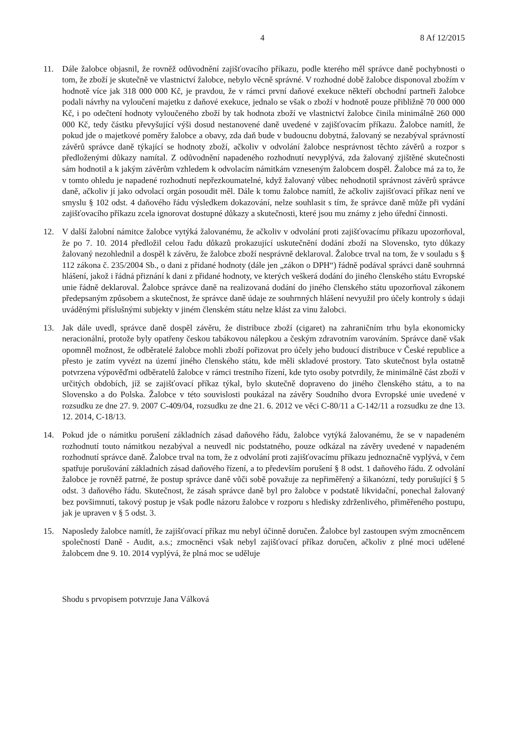4 8 Af 12/2015
11. Dále žalobce objasnil, že rovněž odůvodnění zajišťovacího příkazu, podle kterého měl správce daně pochybnosti o tom, že zboží je skutečně ve vlastnictví žalobce, nebylo věcně správné. V rozhodné době žalobce disponoval zbožím v hodnotě více jak 318 000 000 Kč, je pravdou, že v rámci první daňové exekuce někteří obchodní partneři žalobce podali návrhy na vyloučení majetku z daňové exekuce, jednalo se však o zboží v hodnotě pouze přibližně 70 000 000 Kč, i po odečtení hodnoty vyloučeného zboží by tak hodnota zboží ve vlastnictví žalobce činila minimálně 260 000 000 Kč, tedy částku převyšující výši dosud nestanovené daně uvedené v zajišťovacím příkazu. Žalobce namítl, že pokud jde o majetkové poměry žalobce a obavy, zda daň bude v budoucnu dobytná, žalovaný se nezabýval správností závěrů správce daně týkající se hodnoty zboží, ačkoliv v odvolání žalobce nesprávnost těchto závěrů a rozpor s předloženými důkazy namítal. Z odůvodnění napadeného rozhodnutí nevyplývá, zda žalovaný zjištěné skutečnosti sám hodnotil a k jakým závěrům vzhledem k odvolacím námitkám vzneseným žalobcem dospěl. Žalobce má za to, že v tomto ohledu je napadené rozhodnutí nepřezkoumatelné, když žalovaný vůbec nehodnotil správnost závěrů správce daně, ačkoliv jí jako odvolací orgán posoudit měl. Dále k tomu žalobce namítl, že ačkoliv zajišťovací příkaz není ve smyslu § 102 odst. 4 daňového řádu výsledkem dokazování, nelze souhlasit s tím, že správce daně může při vydání zajišťovacího příkazu zcela ignorovat dostupné důkazy a skutečnosti, které jsou mu známy z jeho úřední činnosti.
12. V další žalobní námitce žalobce vytýká žalovanému, že ačkoliv v odvolání proti zajišťovacímu příkazu upozorňoval, že po 7. 10. 2014 předložil celou řadu důkazů prokazující uskutečnění dodání zboží na Slovensko, tyto důkazy žalovaný nezohlednil a dospěl k závěru, že žalobce zboží nesprávně deklaroval. Žalobce trval na tom, že v souladu s § 112 zákona č. 235/2004 Sb., o dani z přidané hodnoty (dále jen „zákon o DPH“) řádně podával správci daně souhrnná hlášení, jakož i řádná přiznání k dani z přidané hodnoty, ve kterých veškerá dodání do jiného členského státu Evropské unie řádně deklaroval. Žalobce správce daně na realizovaná dodání do jiného členského státu upozorňoval zákonem předepsaným způsobem a skutečnost, že správce daně údaje ze souhrnných hlášení nevyužil pro účely kontroly s údaji uváděnými příslušnými subjekty v jiném členském státu nelze klást za vinu žalobci.
13. Jak dále uvedl, správce daně dospěl závěru, že distribuce zboží (cigaret) na zahraničním trhu byla ekonomicky neracionální, protože byly opatřeny českou tabákovou nálepkou a českým zdravotním varováním. Správce daně však opomněl možnost, že odběratelé žalobce mohli zboží pořizovat pro účely jeho budoucí distribuce v České republice a přesto je zatím vyvézt na území jiného členského státu, kde měli skladové prostory. Tato skutečnost byla ostatně potvrzena výpověďmi odběratelů žalobce v rámci trestního řízení, kde tyto osoby potvrdily, že minimálně část zboží v určitých obdobích, jíž se zajišťovací příkaz týkal, bylo skutečně dopraveno do jiného členského státu, a to na Slovensko a do Polska. Žalobce v této souvislosti poukázal na závěry Soudního dvora Evropské unie uvedené v rozsudku ze dne 27. 9. 2007 C-409/04, rozsudku ze dne 21. 6. 2012 ve věci C-80/11 a C-142/11 a rozsudku ze dne 13. 12. 2014, C-18/13.
14. Pokud jde o námitku porušení základních zásad daňového řádu, žalobce vytýká žalovanému, že se v napadeném rozhodnutí touto námitkou nezabýval a neuvedl nic podstatného, pouze odkázal na závěry uvedené v napadeném rozhodnutí správce daně. Žalobce trval na tom, že z odvolání proti zajišťovacímu příkazu jednoznačně vyplývá, v čem spatřuje porušování základních zásad daňového řízení, a to především porušení § 8 odst. 1 daňového řádu. Z odvolání žalobce je rovněž patrné, že postup správce daně vůči sobě považuje za nepřiměřený a šikanózní, tedy porušující § 5 odst. 3 daňového řádu. Skutečnost, že zásah správce daně byl pro žalobce v podstatě likvidační, ponechal žalovaný bez povšimnutí, takový postup je však podle názoru žalobce v rozporu s hledisky zdrženlivého, přiměřeného postupu, jak je upraven v § 5 odst. 3.
15. Naposledy žalobce namítl, že zajišťovací příkaz mu nebyl účinně doručen. Žalobce byl zastoupen svým zmocněncem společností Daně - Audit, a.s.; zmocněnci však nebyl zajišťovací příkaz doručen, ačkoliv z plné moci udělené žalobcem dne 9. 10. 2014 vyplývá, že plná moc se uděluje
Shodu s prvopisem potvrzuje Jana Válková